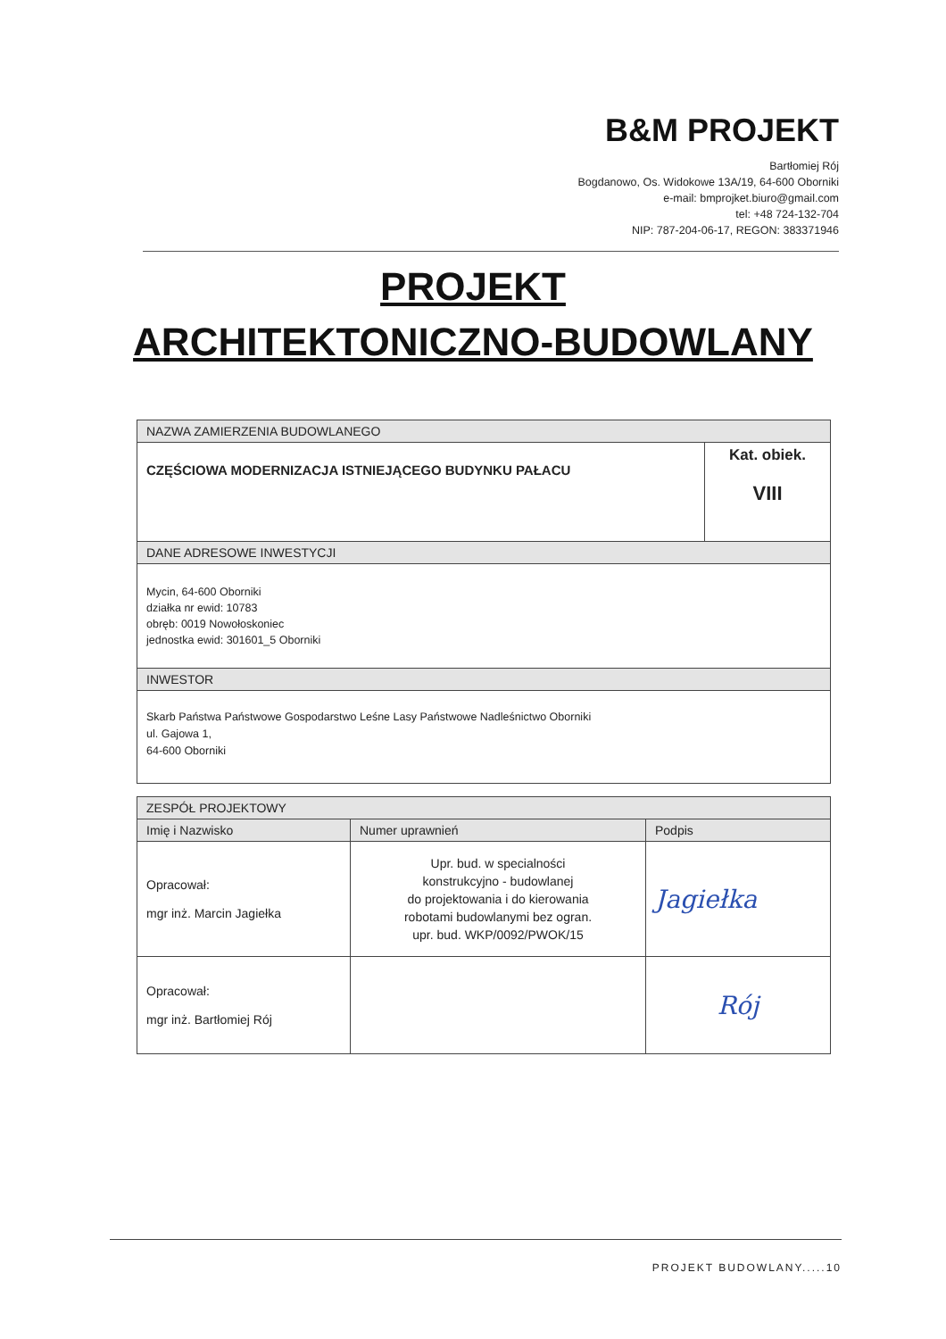B&M PROJEKT
Bartłomiej Rój
Bogdanowo, Os. Widokowe 13A/19, 64-600 Oborniki
e-mail: bmprojket.biuro@gmail.com
tel: +48 724-132-704
NIP: 787-204-06-17, REGON: 383371946
PROJEKT
ARCHITEKTONICZNO-BUDOWLANY
| NAZWA ZAMIERZENIA BUDOWLANEGO | |
| --- | --- |
| CZĘŚCIOWA MODERNIZACJA ISTNIEJĄCEGO BUDYNKU PAŁACU | Kat. obiek. VIII |
| DANE ADRESOWE INWESTYCJI | |
| Mycin, 64-600 Oborniki działka nr ewid: 10783 obręb: 0019 Nowołoskoniec jednostka ewid: 301601_5 Oborniki | |
| INWESTOR | |
| Skarb Państwa Państwowe Gospodarstwo Leśne Lasy Państwowe Nadleśnictwo Oborniki ul. Gajowa 1, 64-600 Oborniki | |
| ZESPÓŁ PROJEKTOWY | | |
| --- | --- | --- |
| Imię i Nazwisko | Numer uprawnień | Podpis |
| Opracował: mgr inż. Marcin Jagiełka | Upr. bud. w specialności konstrukcyjno - budowlanej do projektowania i do kierowania robotami budowlanymi bez ogran. upr. bud. WKP/0092/PWOK/15 | Jagiełka |
| Opracował: mgr inż. Bartłomiej Rój | | Rój |
PROJEKT BUDOWLANY.....10